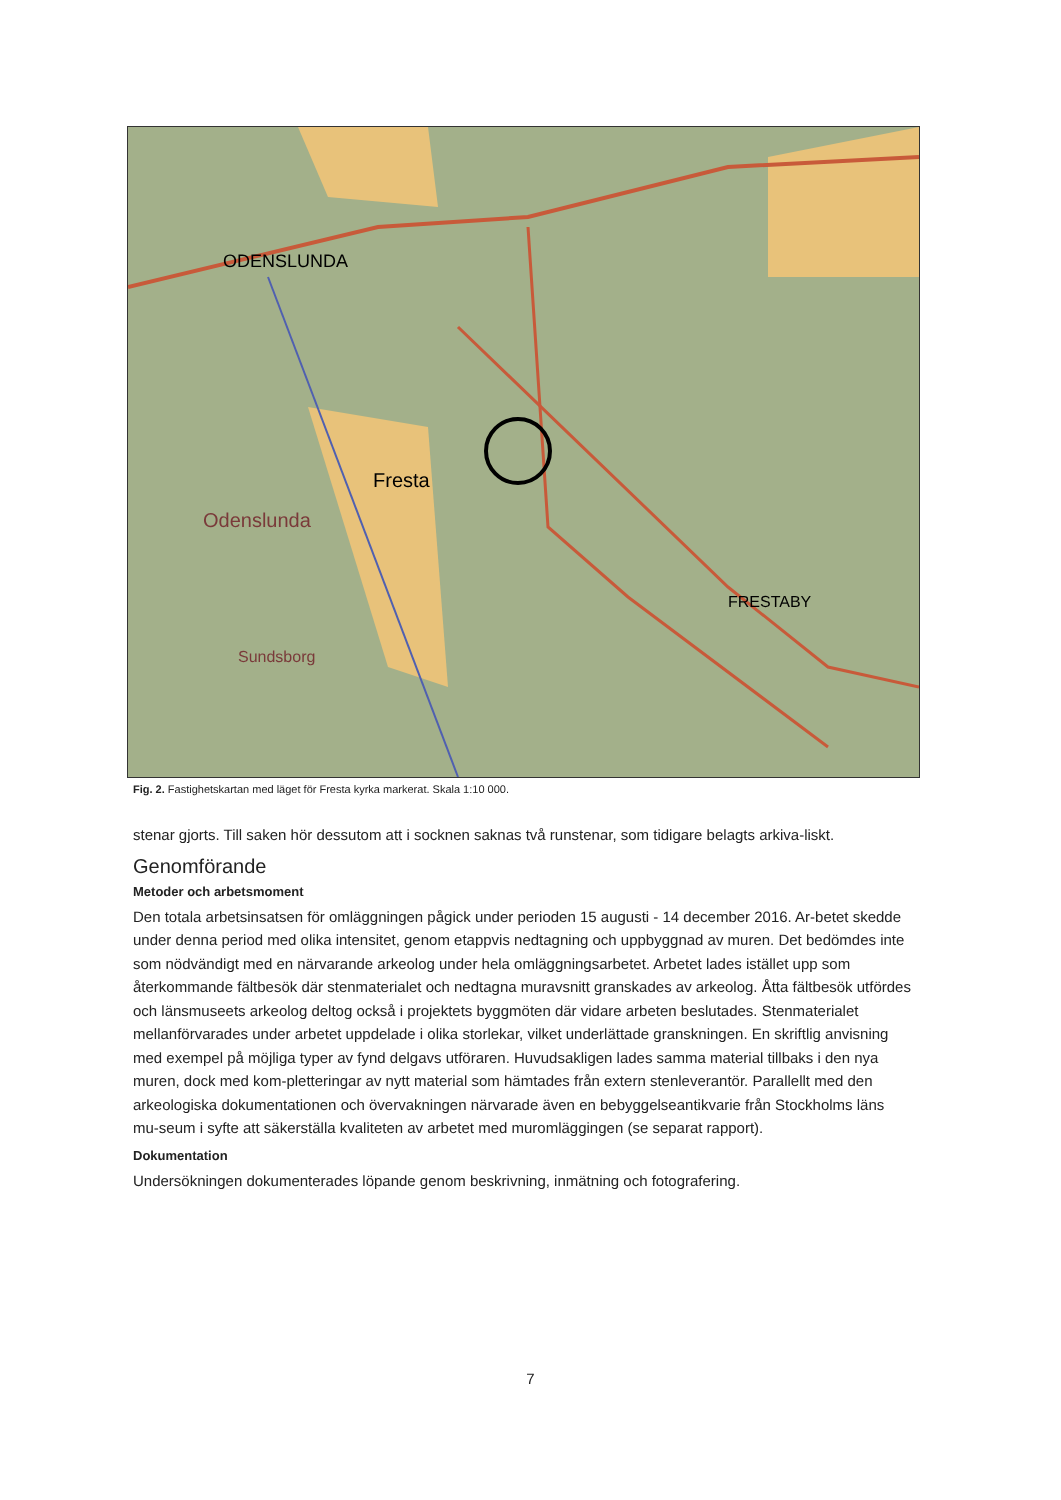ODENSLUNDA
Fresta
Odenslunda
FRESTABY
Sundsborg
Fig. 2. Fastighetskartan med läget för Fresta kyrka markerat. Skala 1:10 000.
stenar gjorts. Till saken hör dessutom att i socknen saknas två runstenar, som tidigare belagts arkiva-liskt.
Genomförande
Metoder och arbetsmoment
Den totala arbetsinsatsen för omläggningen pågick under perioden 15 augusti - 14 december 2016. Ar-betet skedde under denna period med olika intensitet, genom etappvis nedtagning och uppbyggnad av muren. Det bedömdes inte som nödvändigt med en närvarande arkeolog under hela omläggningsarbetet. Arbetet lades istället upp som återkommande fältbesök där stenmaterialet och nedtagna muravsnitt granskades av arkeolog. Åtta fältbesök utfördes och länsmuseets arkeolog deltog också i projektets byggmöten där vidare arbeten beslutades. Stenmaterialet mellanförvarades under arbetet uppdelade i olika storlekar, vilket underlättade granskningen. En skriftlig anvisning med exempel på möjliga typer av fynd delgavs utföraren. Huvudsakligen lades samma material tillbaks i den nya muren, dock med kom-pletteringar av nytt material som hämtades från extern stenleverantör. Parallellt med den arkeologiska dokumentationen och övervakningen närvarade även en bebyggelseantikvarie från Stockholms läns mu-seum i syfte att säkerställa kvaliteten av arbetet med muromläggingen (se separat rapport).
Dokumentation
Undersökningen dokumenterades löpande genom beskrivning, inmätning och fotografering.
7